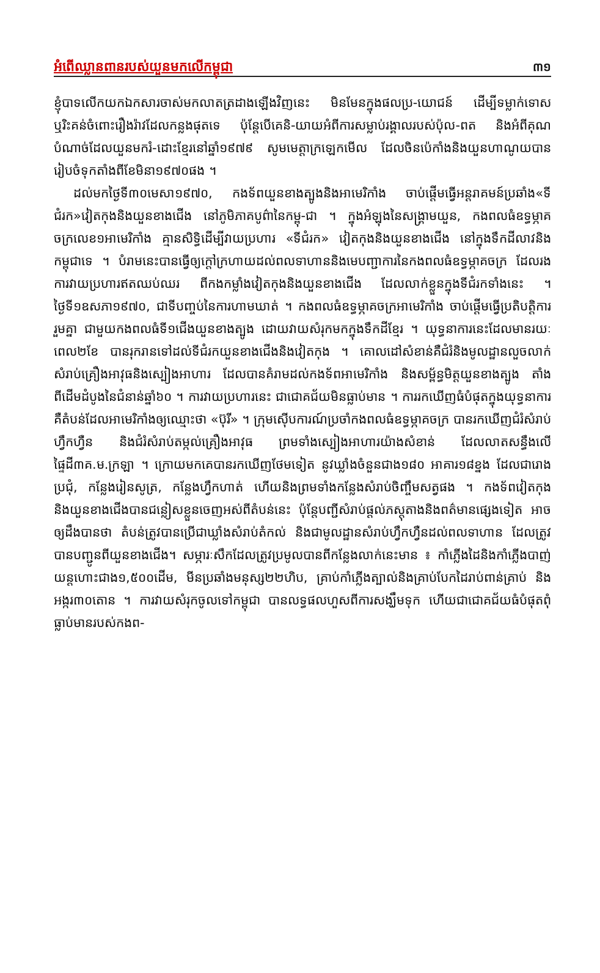អំពើឈ្លានពានរបស់យួនមកលើកម្ពុជា ៣១
ខ្ញុំបាទលើកយកឯកសារចាស់មកលាតត្រដាងឡើងវិញនេះ មិនមែនក្នុងផលប្រ-យោជន៍ ដើម្បីទម្លាក់ទោស ឬរិះគន់ចំពោះរឿងរ៉ាវដែលកន្លងផុតទេ ប៉ុន្តែបើគេនិ-យាយអំពីការសម្លាប់រង្គាលរបស់ប៉ុល-ពត និងអំពីគុណបំណាច់ដែលយួនមករំ-ដោះខ្មែរនៅឆ្នាំ១៩៧៩ សូមមេត្តាក្រឡេកមើល ដែលចិនប៉េកាំងនិងយួនហាណូយបានរៀបចំទុកតាំងពីខែមិនា១៩៧០ផង ។
ដល់មកថ្ងៃទី៣០មេសា១៩៧០, កងទ័ពយួនខាងត្បូងនិងអាមេរិកាំង ចាប់ផ្តើមធ្វើអន្តរាគមន៍ប្រឆាំង«ទីជំរក»វៀតកុងនិងយួនខាងជើង នៅភូមិភាគបូព៌ានៃកម្ពុ-ជា ។ ក្នុងអំឡុងនៃសង្គ្រាមយួន, កងពលធំឧទ្ធម្ភាគចក្រលេខ១អាមេរិកាំង គ្មានសិទ្ធិដើម្បីវាយប្រហារ «ទីជំរក» វៀតកុងនិងយួនខាងជើង នៅក្នុងទឹកដីលាវនិងកម្ពុជាទេ ។ បំរាមនេះបានធ្វើឲ្យក្តៅក្រហាយដល់ពលទាហាននិងមេបញ្ជាការនៃកងពលធំឧទ្ធម្ភាគចក្រ ដែលរងការវាយប្រហារឥតឈប់ឈរ ពីកងកម្លាំងវៀតកុងនិងយួនខាងជើង ដែលលាក់ខ្លួនក្នុងទីជំរកទាំងនេះ ។ ថ្ងៃទី១ឧសភា១៩៧០, ជាទីបញ្ចប់នៃការហាមឃាត់ ។ កងពលធំឧទ្ធម្ភាគចក្រអាមេរិកាំង ចាប់ផ្តើមធ្វើប្រតិបត្តិការរួមគ្នា ជាមួយកងពលធំទី១ជើងយួនខាងត្បូង ដោយវាយសំរុកមកក្នុងទឹកដីខ្មែរ ។ យុទ្ធនាការនេះដែលមានរយៈពេល២ខែ បានរុករានទៅដល់ទីជំរកយួនខាងជើងនិងវៀតកុង ។ គោលដៅសំខាន់គឺជំរំនិងមូលដ្ឋានលួចលាក់ សំរាប់គ្រឿងអាវុធនិងស្បៀងអាហារ ដែលបានគំរាមដល់កងទ័ពអាមេរិកាំង និងសម្ព័ន្ធមិត្តយួនខាងត្បូង តាំងពីដើមដំបូងនៃជំនាន់ឆ្នាំ៦០ ។ ការវាយប្រហារនេះ ជាជោគជ័យមិនធ្លាប់មាន ។ ការរកឃើញធំបំផុតក្នុងយុទ្ធនាការ គឺតំបន់ដែលអាមេរិកាំងឲ្យឈ្មោះថា «ប៊ុរី» ។ ក្រុមស៊ើបការណ៍ប្រចាំកងពលធំឧទ្ធម្ភាគចក្រ បានរកឃើញជំរំសំរាប់ហ្វឹកហ្វឺន និងជំរំសំរាប់តម្កល់គ្រឿងអាវុធ ព្រមទាំងស្បៀងអាហារយ៉ាងសំខាន់ ដែលលាតសន្ធឹងលើផ្ទៃដី៣គ.ម.ក្រឡា ។ ក្រោយមកគេបានរកឃើញថែមទៀត នូវឃ្លាំងចំនួនជាង១៨០ អាគារ១៨ខ្នង ដែលជារោងប្រជុំ, កន្លែងរៀនសូត្រ, កន្លែងហ្វឹកហាត់ ហើយនិងព្រមទាំងកន្លែងសំរាប់ចិញ្ចឹមសត្វផង ។ កងទ័ពវៀតកុងនិងយួនខាងជើងបានជន្លៀសខ្លួនចេញអស់ពីតំបន់នេះ ប៉ុន្តែបញ្ជីសំរាប់ផ្តល់ភស្តុតាងនិងពត៌មានផ្សេងទៀត អាចឲ្យដឹងបានថា តំបន់ត្រូវបានប្រើជាឃ្លាំងសំរាប់តំកល់ និងជាមូលដ្ឋានសំរាប់ហ្វឹកហ្វឺនដល់ពលទាហាន ដែលត្រូវបានបញ្ជូនពីយួនខាងជើង។ សម្ភារៈសឹកដែលត្រូវប្រមូលបានពីកន្លែងលាក់នេះមាន ៖ កាំភ្លើងដៃនិងកាំភ្លើងបាញ់យន្តហោះជាង១,៥០០ដើម, មីនប្រឆាំងមនុស្ស២២ហិប, គ្រាប់កាំភ្លើងត្បាល់និងគ្រាប់បែកដៃរាប់ពាន់គ្រាប់ និងអង្ករ៣០តោន ។ ការវាយសំរុកចូលទៅកម្ពុជា បានលទ្ធផលហួសពីការសង្ឃឹមទុក ហើយជាជោគជ័យធំបំផុតពុំធ្លាប់មានរបស់កងព-